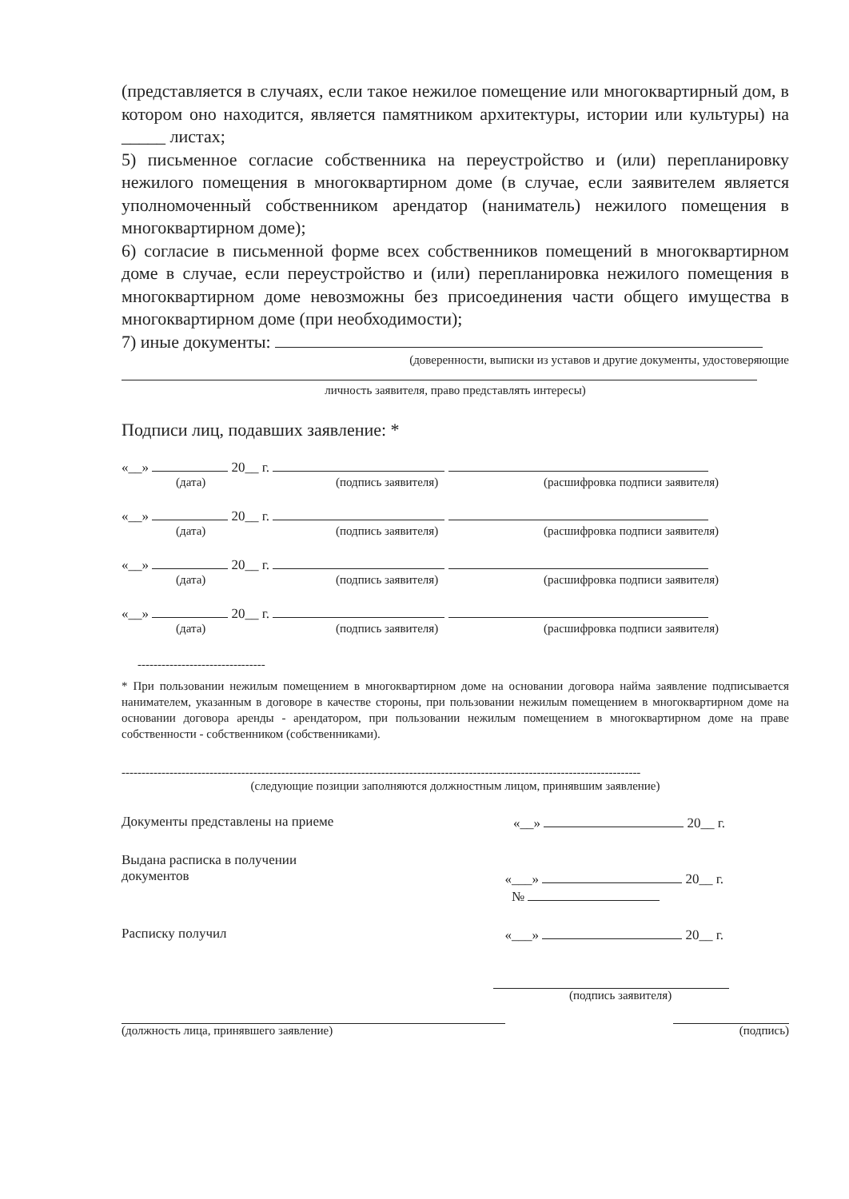(представляется в случаях, если такое нежилое помещение или многоквартирный дом, в котором оно находится, является памятником архитектуры, истории или культуры) на _____ листах;
5) письменное согласие собственника на переустройство и (или) перепланировку нежилого помещения в многоквартирном доме (в случае, если заявителем является уполномоченный собственником арендатор (наниматель) нежилого помещения в многоквартирном доме);
6) согласие в письменной форме всех собственников помещений в многоквартирном доме в случае, если переустройство и (или) перепланировка нежилого помещения в многоквартирном доме невозможны без присоединения части общего имущества в многоквартирном доме (при необходимости);
7) иные документы:
(доверенности, выписки из уставов и другие документы, удостоверяющие
личность заявителя, право представлять интересы)
Подписи лиц, подавших заявление: *
«__» 20__ г.
(дата) (подпись заявителя) (расшифровка подписи заявителя)
«__» 20__ г.
(дата) (подпись заявителя) (расшифровка подписи заявителя)
«__» 20__ г.
(дата) (подпись заявителя) (расшифровка подписи заявителя)
«__» 20__ г.
(дата) (подпись заявителя) (расшифровка подписи заявителя)
--------------------------------
* При пользовании нежилым помещением в многоквартирном доме на основании договора найма заявление подписывается нанимателем, указанным в договоре в качестве стороны, при пользовании нежилым помещением в многоквартирном доме на основании договора аренды - арендатором, при пользовании нежилым помещением в многоквартирном доме на праве собственности - собственником (собственниками).
----------------------------------------------------------------------------------------------------------------------------------
(следующие позиции заполняются должностным лицом, принявшим заявление)
Документы представлены на приеме «__» 20__ г.
Выдана расписка в получении
документов «___» 20__ г.
№
Расписку получил «___» 20__ г.
(подпись заявителя)
(должность лица, принявшего заявление)
(подпись)